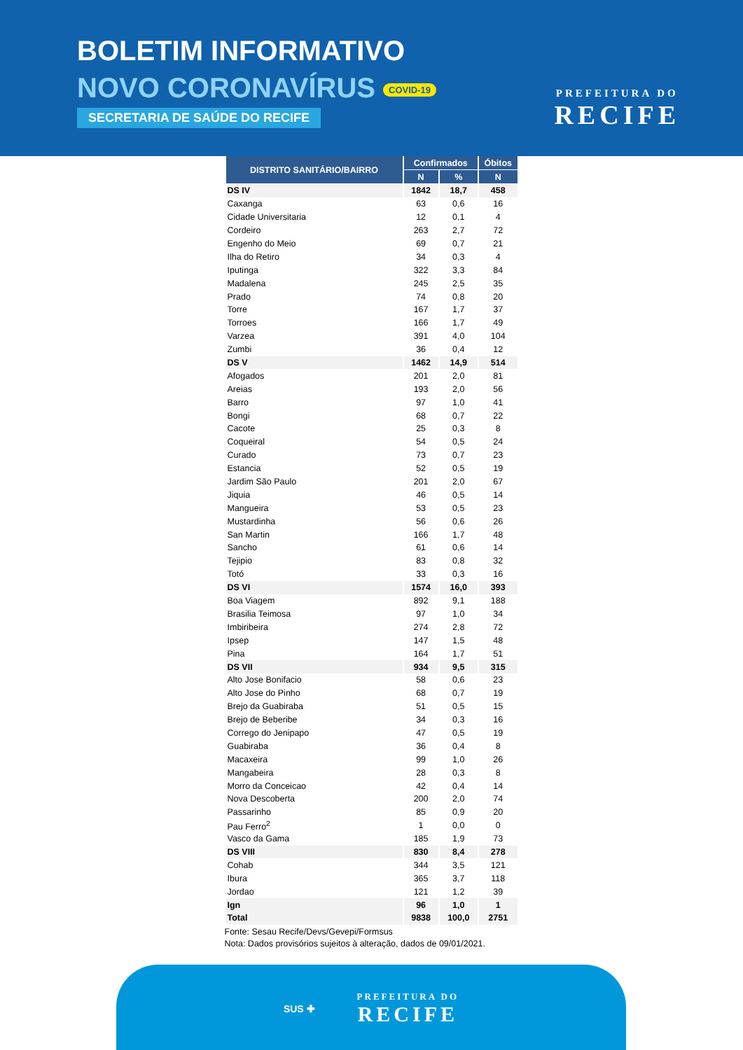BOLETIM INFORMATIVO
NOVO CORONAVÍRUS COVID-19
SECRETARIA DE SAÚDE DO RECIFE
PREFEITURA DO
RECIFE
| DISTRITO SANITÁRIO/BAIRRO | Confirmados | | Óbitos |
| --- | --- | --- | --- |
| | N | % | N |
| DS IV | 1842 | 18,7 | 458 |
| Caxanga | 63 | 0,6 | 16 |
| Cidade Universitaria | 12 | 0,1 | 4 |
| Cordeiro | 263 | 2,7 | 72 |
| Engenho do Meio | 69 | 0,7 | 21 |
| Ilha do Retiro | 34 | 0,3 | 4 |
| Iputinga | 322 | 3,3 | 84 |
| Madalena | 245 | 2,5 | 35 |
| Prado | 74 | 0,8 | 20 |
| Torre | 167 | 1,7 | 37 |
| Torroes | 166 | 1,7 | 49 |
| Varzea | 391 | 4,0 | 104 |
| Zumbi | 36 | 0,4 | 12 |
| DS V | 1462 | 14,9 | 514 |
| Afogados | 201 | 2,0 | 81 |
| Areias | 193 | 2,0 | 56 |
| Barro | 97 | 1,0 | 41 |
| Bongi | 68 | 0,7 | 22 |
| Cacote | 25 | 0,3 | 8 |
| Coqueiral | 54 | 0,5 | 24 |
| Curado | 73 | 0,7 | 23 |
| Estancia | 52 | 0,5 | 19 |
| Jardim São Paulo | 201 | 2,0 | 67 |
| Jiquia | 46 | 0,5 | 14 |
| Mangueira | 53 | 0,5 | 23 |
| Mustardinha | 56 | 0,6 | 26 |
| San Martin | 166 | 1,7 | 48 |
| Sancho | 61 | 0,6 | 14 |
| Tejipio | 83 | 0,8 | 32 |
| Totó | 33 | 0,3 | 16 |
| DS VI | 1574 | 16,0 | 393 |
| Boa Viagem | 892 | 9,1 | 188 |
| Brasilia Teimosa | 97 | 1,0 | 34 |
| Imbiribeira | 274 | 2,8 | 72 |
| Ipsep | 147 | 1,5 | 48 |
| Pina | 164 | 1,7 | 51 |
| DS VII | 934 | 9,5 | 315 |
| Alto Jose Bonifacio | 58 | 0,6 | 23 |
| Alto Jose do Pinho | 68 | 0,7 | 19 |
| Brejo da Guabiraba | 51 | 0,5 | 15 |
| Brejo de Beberibe | 34 | 0,3 | 16 |
| Corrego do Jenipapo | 47 | 0,5 | 19 |
| Guabiraba | 36 | 0,4 | 8 |
| Macaxeira | 99 | 1,0 | 26 |
| Mangabeira | 28 | 0,3 | 8 |
| Morro da Conceicao | 42 | 0,4 | 14 |
| Nova Descoberta | 200 | 2,0 | 74 |
| Passarinho | 85 | 0,9 | 20 |
| Pau Ferro<sup>2</sup> | 1 | 0,0 | 0 |
| Vasco da Gama | 185 | 1,9 | 73 |
| DS VIII | 830 | 8,4 | 278 |
| Cohab | 344 | 3,5 | 121 |
| Ibura | 365 | 3,7 | 118 |
| Jordao | 121 | 1,2 | 39 |
| Ign | 96 | 1,0 | 1 |
| Total | 9838 | 100,0 | 2751 |
Fonte: Sesau Recife/Devs/Gevepi/Formsus
Nota: Dados provisórios sujeitos à alteração, dados de 09/01/2021.
SUS ✚ PREFEITURA DO
RECIFE